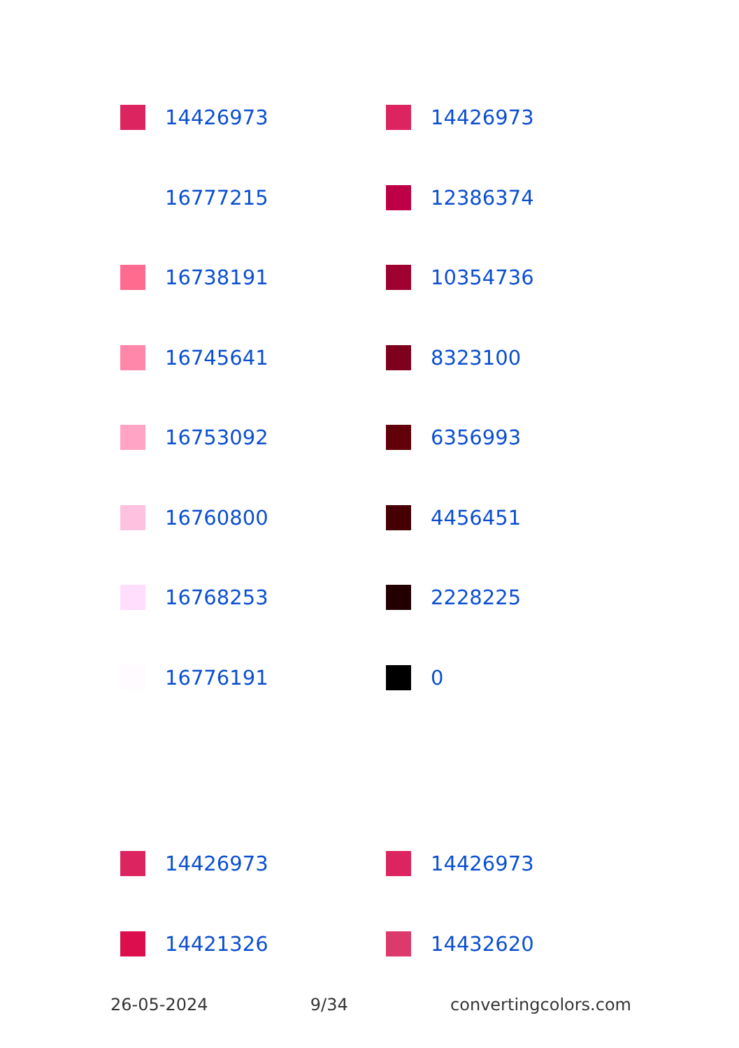14426973 14426973
16777215 12386374
16738191 10354736
16745641 8323100
16753092 6356993
16760800 4456451
16768253 2228225
16776191 0
14426973 14426973
14421326 14432620
26-05-2024 9/34 convertingcolors.com